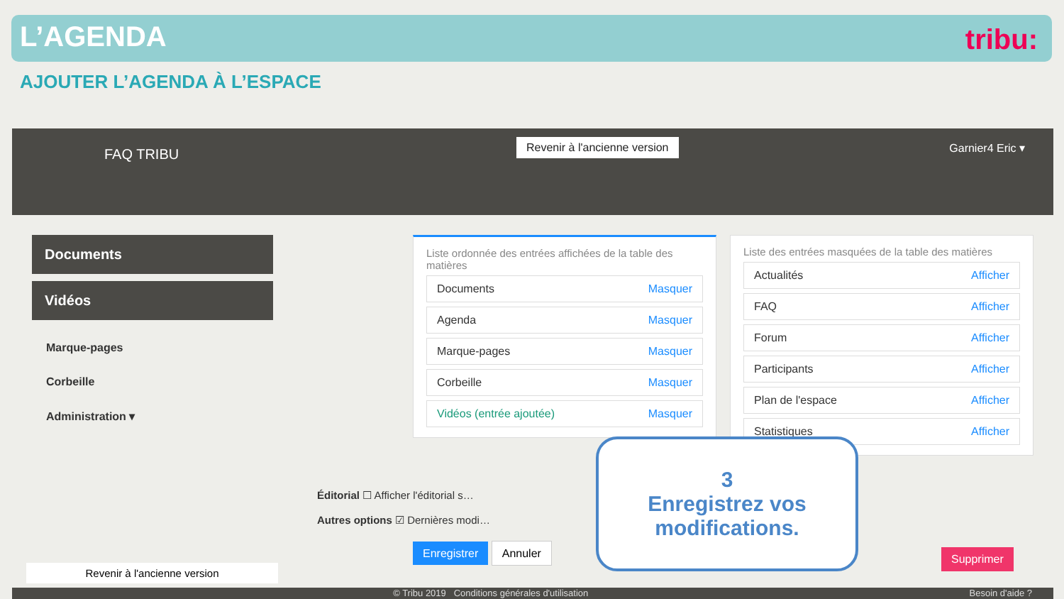L’AGENDA
tribu:
AJOUTER L’AGENDA À L’ESPACE
FAQ TRIBU
Revenir à l'ancienne version Garnier4 Eric ▾
Documents
Vidéos
Marque-pages
Corbeille
Administration ▾
Liste ordonnée des entrées affichées de la table des matières
Documents Masquer
Agenda Masquer
Marque-pages Masquer
Corbeille Masquer
Vidéos (entrée ajoutée) Masquer
Liste des entrées masquées de la table des matières
Actualités Afficher
FAQ Afficher
Forum Afficher
Participants Afficher
Plan de l'espace Afficher
Statistiques Afficher
Éditorial ☐ Afficher l'éditorial s…
Autres options ☑ Dernières modi…
Enregistrer Annuler Supprimer
Revenir à l'ancienne version
3
Enregistrez vos modifications.
© Tribu 2019 Conditions générales d'utilisation Besoin d'aide ?